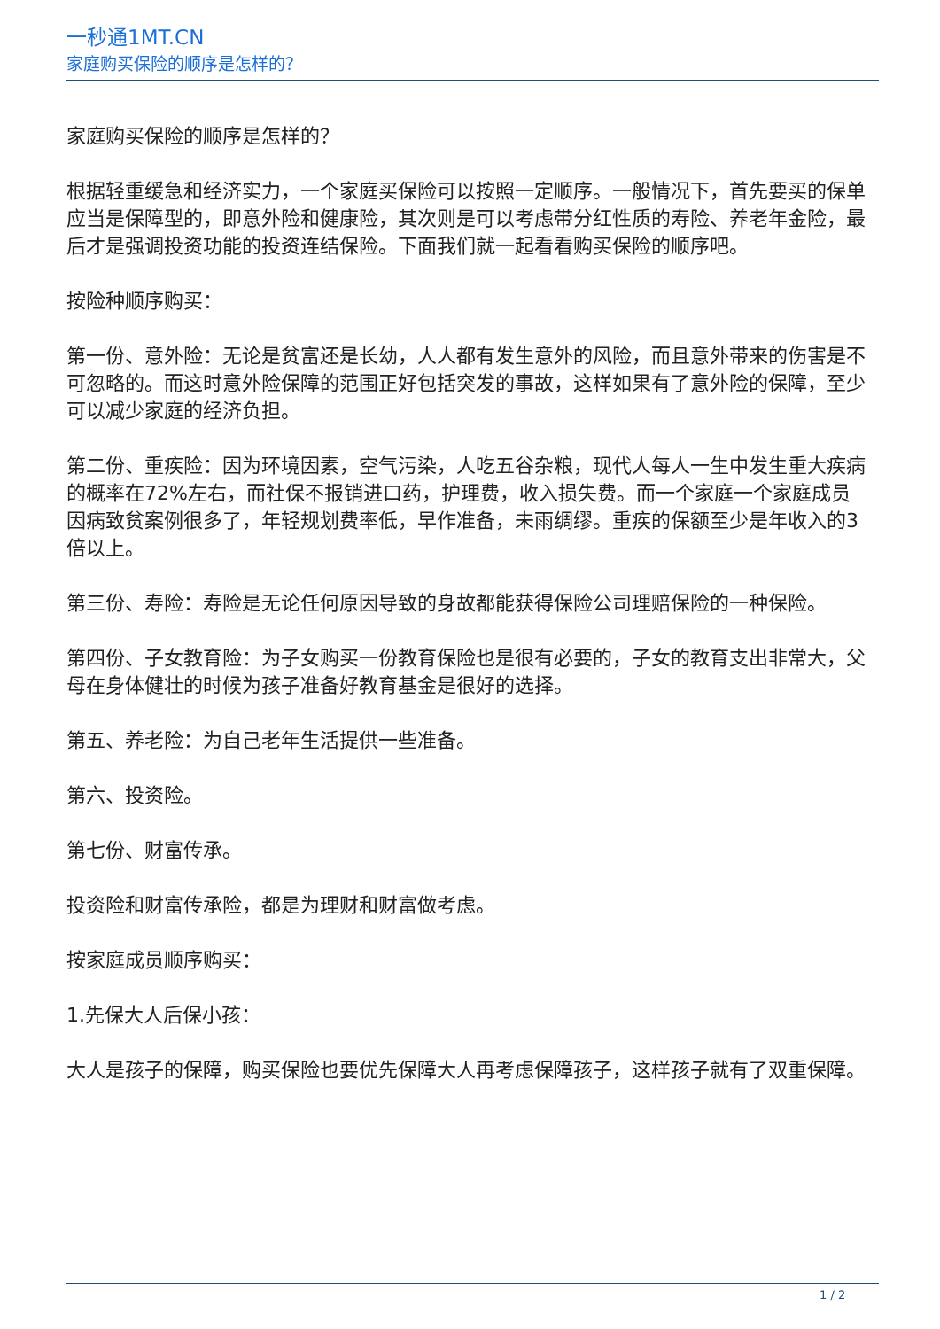一秒通1MT.CN
家庭购买保险的顺序是怎样的？
家庭购买保险的顺序是怎样的？
根据轻重缓急和经济实力，一个家庭买保险可以按照一定顺序。一般情况下，首先要买的保单应当是保障型的，即意外险和健康险，其次则是可以考虑带分红性质的寿险、养老年金险，最后才是强调投资功能的投资连结保险。下面我们就一起看看购买保险的顺序吧。
按险种顺序购买：
第一份、意外险：无论是贫富还是长幼，人人都有发生意外的风险，而且意外带来的伤害是不可忽略的。而这时意外险保障的范围正好包括突发的事故，这样如果有了意外险的保障，至少可以减少家庭的经济负担。
第二份、重疾险：因为环境因素，空气污染，人吃五谷杂粮，现代人每人一生中发生重大疾病的概率在72%左右，而社保不报销进口药，护理费，收入损失费。而一个家庭一个家庭成员因病致贫案例很多了，年轻规划费率低，早作准备，未雨绸缪。重疾的保额至少是年收入的3倍以上。
第三份、寿险：寿险是无论任何原因导致的身故都能获得保险公司理赔保险的一种保险。
第四份、子女教育险：为子女购买一份教育保险也是很有必要的，子女的教育支出非常大，父母在身体健壮的时候为孩子准备好教育基金是很好的选择。
第五、养老险：为自己老年生活提供一些准备。
第六、投资险。
第七份、财富传承。
投资险和财富传承险，都是为理财和财富做考虑。
按家庭成员顺序购买：
1.先保大人后保小孩：
大人是孩子的保障，购买保险也要优先保障大人再考虑保障孩子，这样孩子就有了双重保障。
1 / 2